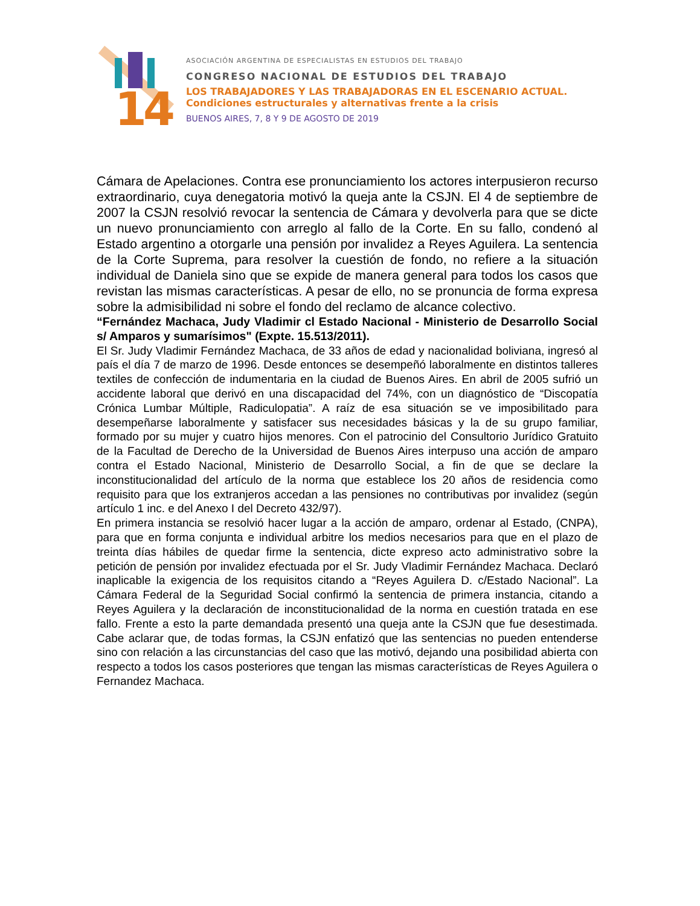14
ASOCIACIÓN ARGENTINA DE ESPECIALISTAS EN ESTUDIOS DEL TRABAJO
CONGRESO NACIONAL DE ESTUDIOS DEL TRABAJO
LOS TRABAJADORES Y LAS TRABAJADORAS EN EL ESCENARIO ACTUAL.
Condiciones estructurales y alternativas frente a la crisis
BUENOS AIRES, 7, 8 Y 9 DE AGOSTO DE 2019
Cámara de Apelaciones. Contra ese pronunciamiento los actores interpusieron recurso extraordinario, cuya denegatoria motivó la queja ante la CSJN. El 4 de septiembre de 2007 la CSJN resolvió revocar la sentencia de Cámara y devolverla para que se dicte un nuevo pronunciamiento con arreglo al fallo de la Corte. En su fallo, condenó al Estado argentino a otorgarle una pensión por invalidez a Reyes Aguilera. La sentencia de la Corte Suprema, para resolver la cuestión de fondo, no refiere a la situación individual de Daniela sino que se expide de manera general para todos los casos que revistan las mismas características. A pesar de ello, no se pronuncia de forma expresa sobre la admisibilidad ni sobre el fondo del reclamo de alcance colectivo.
“Fernández Machaca, Judy Vladimir cl Estado Nacional - Ministerio de Desarrollo Social s/ Amparos y sumarísimos" (Expte. 15.513/2011).
El Sr. Judy Vladimir Fernández Machaca, de 33 años de edad y nacionalidad boliviana, ingresó al país el día 7 de marzo de 1996. Desde entonces se desempeñó laboralmente en distintos talleres textiles de confección de indumentaria en la ciudad de Buenos Aires. En abril de 2005 sufrió un accidente laboral que derivó en una discapacidad del 74%, con un diagnóstico de “Discopatía Crónica Lumbar Múltiple, Radiculopatia”. A raíz de esa situación se ve imposibilitado para desempeñarse laboralmente y satisfacer sus necesidades básicas y la de su grupo familiar, formado por su mujer y cuatro hijos menores. Con el patrocinio del Consultorio Jurídico Gratuito de la Facultad de Derecho de la Universidad de Buenos Aires interpuso una acción de amparo contra el Estado Nacional, Ministerio de Desarrollo Social, a fin de que se declare la inconstitucionalidad del artículo de la norma que establece los 20 años de residencia como requisito para que los extranjeros accedan a las pensiones no contributivas por invalidez (según artículo 1 inc. e del Anexo I del Decreto 432/97).
En primera instancia se resolvió hacer lugar a la acción de amparo, ordenar al Estado, (CNPA), para que en forma conjunta e individual arbitre los medios necesarios para que en el plazo de treinta días hábiles de quedar firme la sentencia, dicte expreso acto administrativo sobre la petición de pensión por invalidez efectuada por el Sr. Judy Vladimir Fernández Machaca. Declaró inaplicable la exigencia de los requisitos citando a “Reyes Aguilera D. c/Estado Nacional”. La Cámara Federal de la Seguridad Social confirmó la sentencia de primera instancia, citando a Reyes Aguilera y la declaración de inconstitucionalidad de la norma en cuestión tratada en ese fallo. Frente a esto la parte demandada presentó una queja ante la CSJN que fue desestimada. Cabe aclarar que, de todas formas, la CSJN enfatizó que las sentencias no pueden entenderse sino con relación a las circunstancias del caso que las motivó, dejando una posibilidad abierta con respecto a todos los casos posteriores que tengan las mismas características de Reyes Aguilera o Fernandez Machaca.